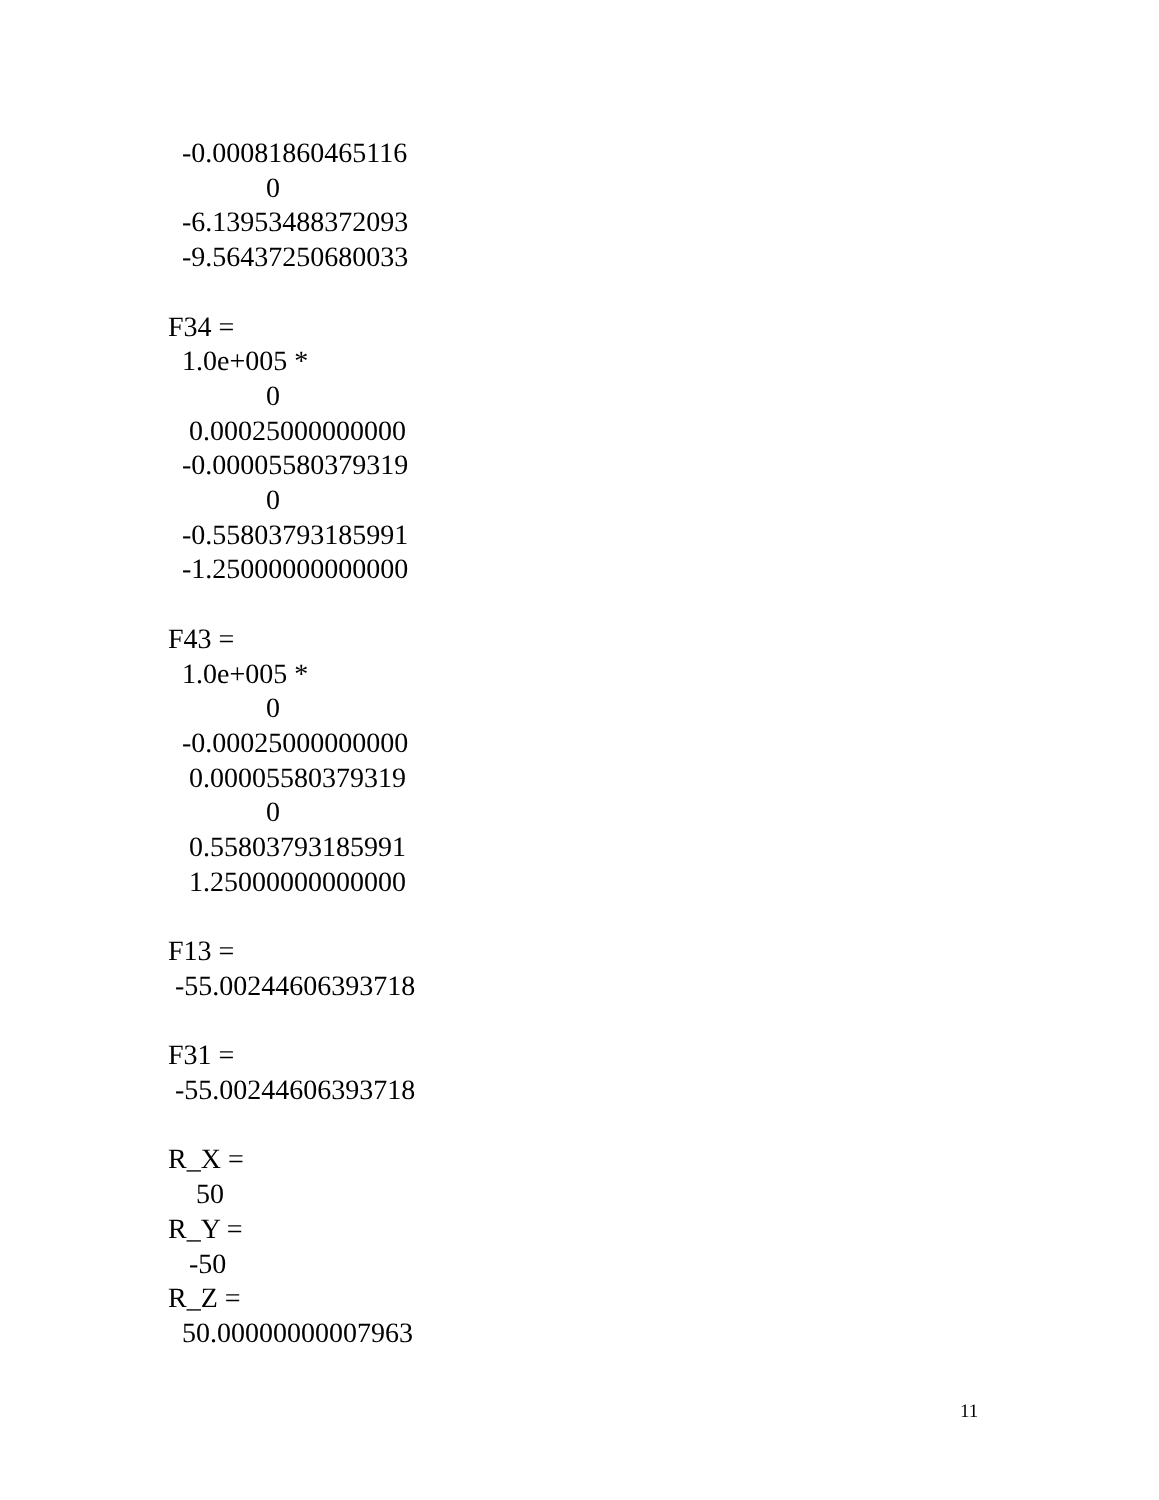-0.00081860465116
              0
  -6.13953488372093
  -9.56437250680033

F34 =
  1.0e+005 *
              0
   0.00025000000000
  -0.00005580379319
              0
  -0.55803793185991
  -1.25000000000000

F43 =
  1.0e+005 *
              0
  -0.00025000000000
   0.00005580379319
              0
   0.55803793185991
   1.25000000000000

F13 =
 -55.00244606393718

F31 =
 -55.00244606393718

R_X =
    50
R_Y =
   -50
R_Z =
  50.00000000007963
11